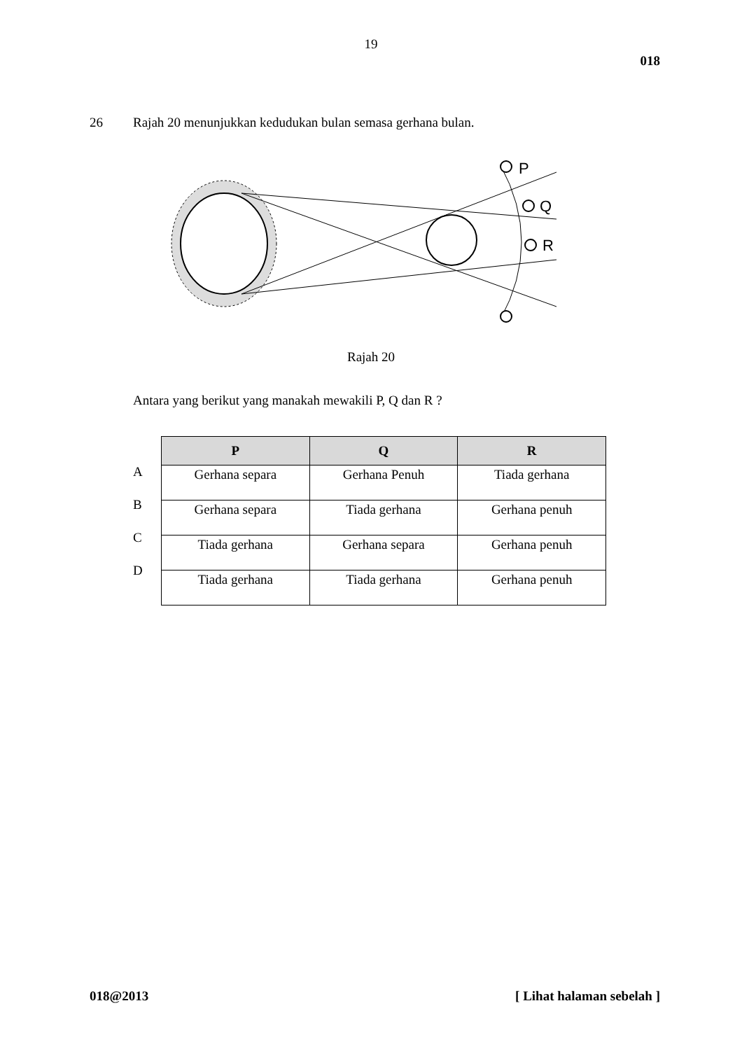19
018
26 Rajah 20 menunjukkan kedudukan bulan semasa gerhana bulan.
P
Q
R
Rajah 20
Antara yang berikut yang manakah mewakili P, Q dan R ?
A
B
C
D
| P | Q | R |
| --- | --- | --- |
| Gerhana separa | Gerhana Penuh | Tiada gerhana |
| Gerhana separa | Tiada gerhana | Gerhana penuh |
| Tiada gerhana | Gerhana separa | Gerhana penuh |
| Tiada gerhana | Tiada gerhana | Gerhana penuh |
018@2013 [ Lihat halaman sebelah ]